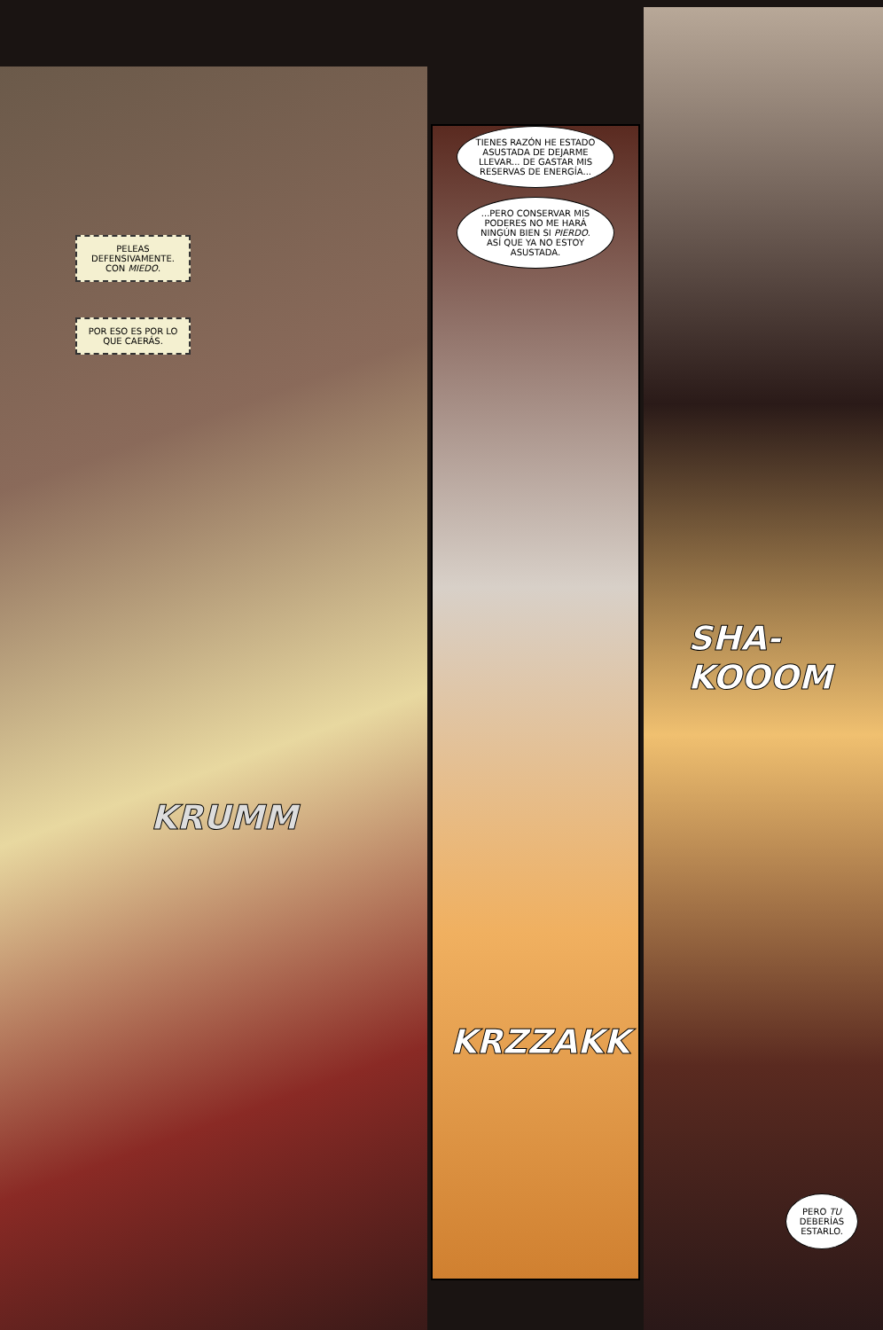PELEAS DEFENSIVAMENTE. CON MIEDO.
POR ESO ES POR LO QUE CAERÁS.
KRUMM
TIENES RAZÓN HE ESTADO ASUSTADA DE DEJARME LLEVAR... DE GASTAR MIS RESERVAS DE ENERGÍA...
...PERO CONSERVAR MIS PODERES NO ME HARÁ NINGÚN BIEN SI PIERDO. ASÍ QUE YA NO ESTOY ASUSTADA.
KRZZAKK
SHA-KOOOM
PERO TU DEBERÍAS ESTARLO.